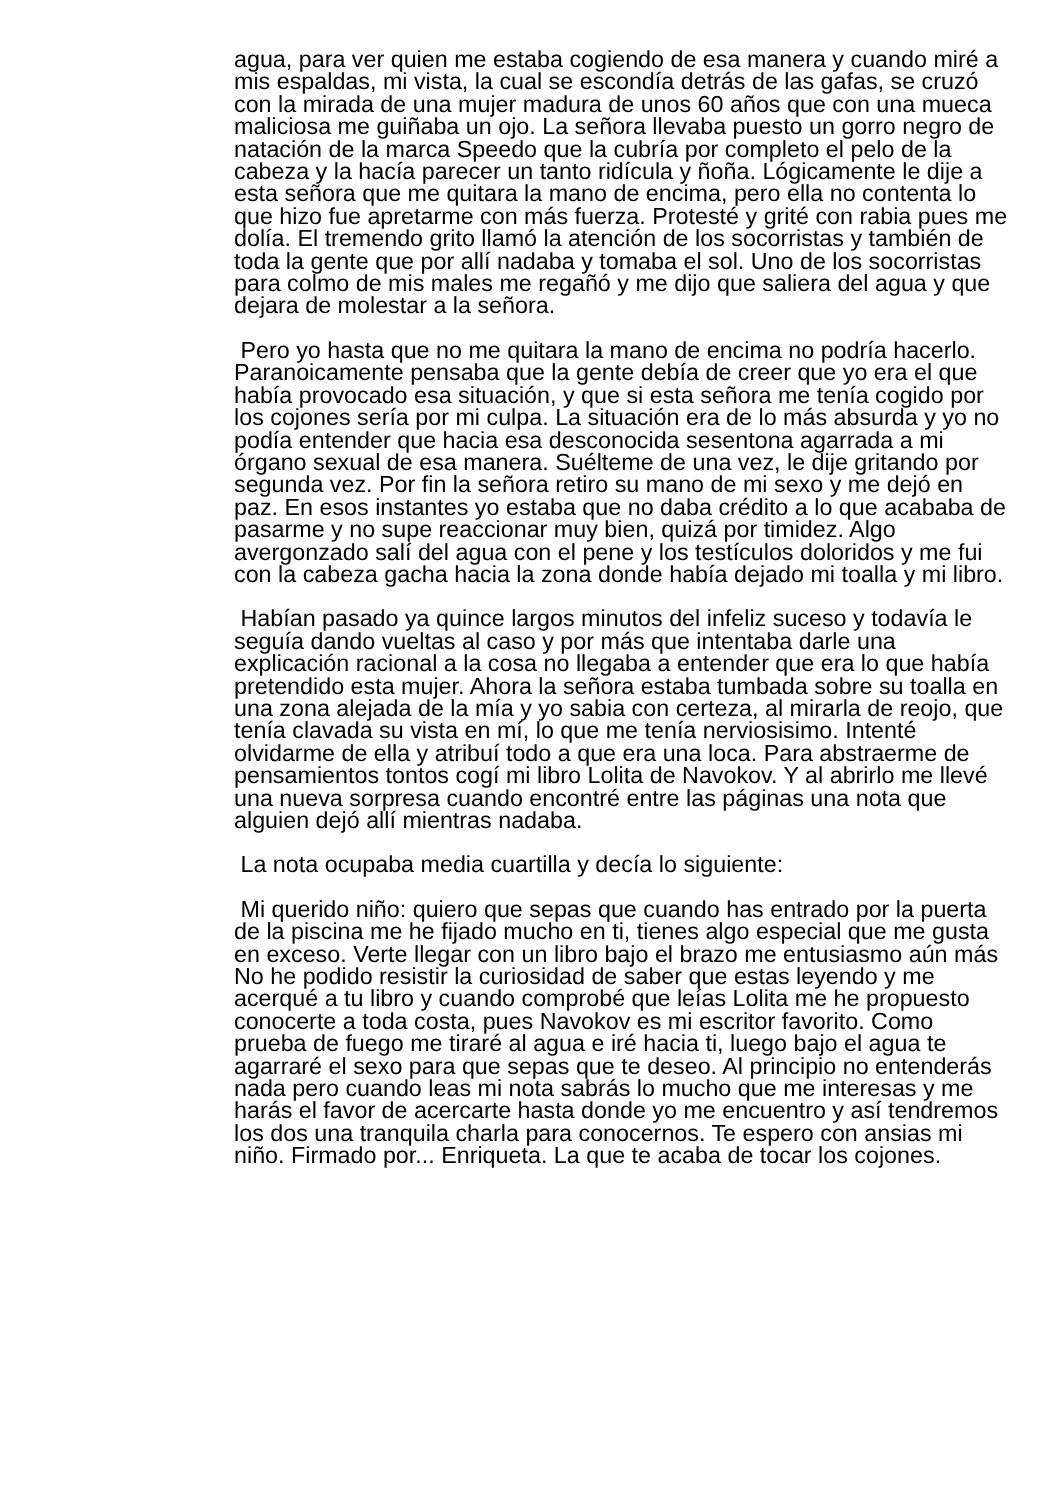agua, para ver quien me estaba cogiendo de esa manera y cuando miré a mis espaldas, mi vista, la cual se escondía detrás de las gafas, se cruzó con la mirada de una mujer madura de unos 60 años que con una mueca maliciosa me guiñaba un ojo. La señora llevaba puesto un gorro negro de natación de la marca Speedo que la cubría por completo el pelo de la cabeza y la hacía parecer un tanto ridícula y ñoña. Lógicamente le dije a esta señora que me quitara la mano de encima, pero ella no contenta lo que hizo fue apretarme con más fuerza. Protesté y grité con rabia pues me dolía. El tremendo grito llamó la atención de los socorristas y también de toda la gente que por allí nadaba y tomaba el sol. Uno de los socorristas para colmo de mis males me regañó y me dijo que saliera del agua y que dejara de molestar a la señora.
Pero yo hasta que no me quitara la mano de encima no podría hacerlo. Paranoicamente pensaba que la gente debía de creer que yo era el que había provocado esa situación, y que si esta señora me tenía cogido por los cojones sería por mi culpa. La situación era de lo más absurda y yo no podía entender que hacia esa desconocida sesentona agarrada a mi órgano sexual de esa manera. Suélteme de una vez, le dije gritando por segunda vez. Por fin la señora retiro su mano de mi sexo y me dejó en paz. En esos instantes yo estaba que no daba crédito a lo que acababa de pasarme y no supe reaccionar muy bien, quizá por timidez. Algo avergonzado salí del agua con el pene y los testículos doloridos y me fui con la cabeza gacha hacia la zona donde había dejado mi toalla y mi libro.
Habían pasado ya quince largos minutos del infeliz suceso y todavía le seguía dando vueltas al caso y por más que intentaba darle una explicación racional a la cosa no llegaba a entender que era lo que había pretendido esta mujer. Ahora la señora estaba tumbada sobre su toalla en una zona alejada de la mía y yo sabia con certeza, al mirarla de reojo, que tenía clavada su vista en mí, lo que me tenía nerviosisimo. Intenté olvidarme de ella y atribuí todo a que era una loca. Para abstraerme de pensamientos tontos cogí mi libro Lolita de Navokov. Y al abrirlo me llevé una nueva sorpresa cuando encontré entre las páginas una nota que alguien dejó allí mientras nadaba.
La nota ocupaba media cuartilla y decía lo siguiente:
Mi querido niño: quiero que sepas que cuando has entrado por la puerta de la piscina me he fijado mucho en ti, tienes algo especial que me gusta en exceso. Verte llegar con un libro bajo el brazo me entusiasmo aún más No he podido resistir la curiosidad de saber que estas leyendo y me acerqué a tu libro y cuando comprobé que leías Lolita me he propuesto conocerte a toda costa, pues Navokov es mi escritor favorito. Como prueba de fuego me tiraré al agua e iré hacia ti, luego bajo el agua te agarraré el sexo para que sepas que te deseo. Al principio no entenderás nada pero cuando leas mi nota sabrás lo mucho que me interesas y me harás el favor de acercarte hasta donde yo me encuentro y así tendremos los dos una tranquila charla para conocernos. Te espero con ansias mi niño. Firmado por... Enriqueta. La que te acaba de tocar los cojones.